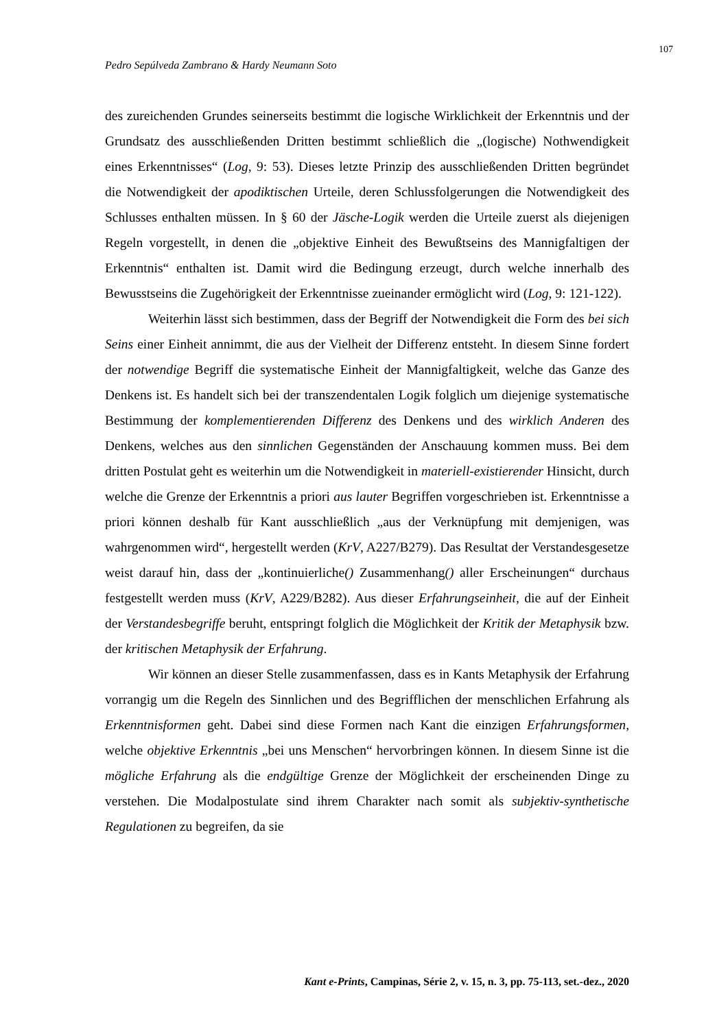107
Pedro Sepúlveda Zambrano & Hardy Neumann Soto
des zureichenden Grundes seinerseits bestimmt die logische Wirklichkeit der Erkenntnis und der Grundsatz des ausschließenden Dritten bestimmt schließlich die „(logische) Nothwendigkeit eines Erkenntnisses“ (Log, 9: 53). Dieses letzte Prinzip des ausschließenden Dritten begründet die Notwendigkeit der apodiktischen Urteile, deren Schlussfolgerungen die Notwendigkeit des Schlusses enthalten müssen. In § 60 der Jäsche-Logik werden die Urteile zuerst als diejenigen Regeln vorgestellt, in denen die „objektive Einheit des Bewußtseins des Mannigfaltigen der Erkenntnis“ enthalten ist. Damit wird die Bedingung erzeugt, durch welche innerhalb des Bewusstseins die Zugehörigkeit der Erkenntnisse zueinander ermöglicht wird (Log, 9: 121-122).
Weiterhin lässt sich bestimmen, dass der Begriff der Notwendigkeit die Form des bei sich Seins einer Einheit annimmt, die aus der Vielheit der Differenz entsteht. In diesem Sinne fordert der notwendige Begriff die systematische Einheit der Mannigfaltigkeit, welche das Ganze des Denkens ist. Es handelt sich bei der transzendentalen Logik folglich um diejenige systematische Bestimmung der komplementierenden Differenz des Denkens und des wirklich Anderen des Denkens, welches aus den sinnlichen Gegenständen der Anschauung kommen muss. Bei dem dritten Postulat geht es weiterhin um die Notwendigkeit in materiell-existierender Hinsicht, durch welche die Grenze der Erkenntnis a priori aus lauter Begriffen vorgeschrieben ist. Erkenntnisse a priori können deshalb für Kant ausschließlich „aus der Verknüpfung mit demjenigen, was wahrgenommen wird“, hergestellt werden (KrV, A227/B279). Das Resultat der Verstandesgesetze weist darauf hin, dass der „kontinuierliche() Zusammenhang() aller Erscheinungen“ durchaus festgestellt werden muss (KrV, A229/B282). Aus dieser Erfahrungseinheit, die auf der Einheit der Verstandesbegriffe beruht, entspringt folglich die Möglichkeit der Kritik der Metaphysik bzw. der kritischen Metaphysik der Erfahrung.
Wir können an dieser Stelle zusammenfassen, dass es in Kants Metaphysik der Erfahrung vorrangig um die Regeln des Sinnlichen und des Begrifflichen der menschlichen Erfahrung als Erkenntnisformen geht. Dabei sind diese Formen nach Kant die einzigen Erfahrungsformen, welche objektive Erkenntnis „bei uns Menschen“ hervorbringen können. In diesem Sinne ist die mögliche Erfahrung als die endgültige Grenze der Möglichkeit der erscheinenden Dinge zu verstehen. Die Modalpostulate sind ihrem Charakter nach somit als subjektiv-synthetische Regulationen zu begreifen, da sie
Kant e-Prints, Campinas, Série 2, v. 15, n. 3, pp. 75-113, set.-dez., 2020